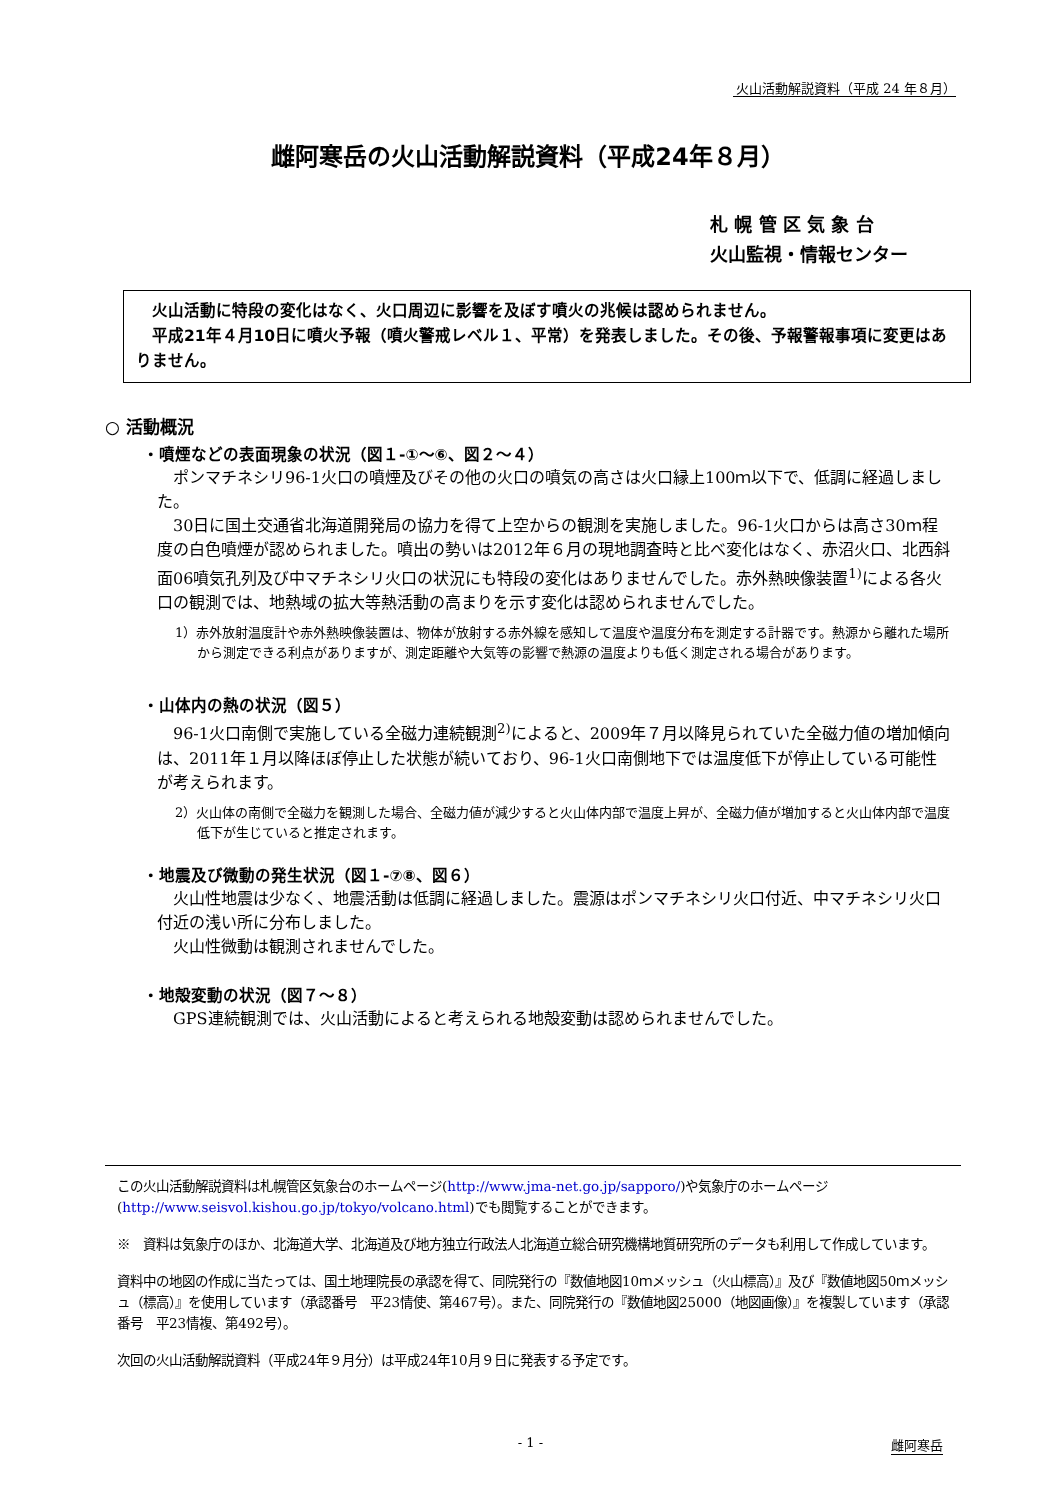火山活動解説資料（平成 24 年８月）
雌阿寒岳の火山活動解説資料（平成24年８月）
札 幌 管 区 気 象 台
火山監視・情報センター
　火山活動に特段の変化はなく、火口周辺に影響を及ぼす噴火の兆候は認められません。
　平成21年４月10日に噴火予報（噴火警戒レベル１、平常）を発表しました。その後、予報警報事項に変更はありません。
○ 活動概況
・噴煙などの表面現象の状況（図１-①～⑥、図２～４）
　ポンマチネシリ96-1火口の噴煙及びその他の火口の噴気の高さは火口縁上100ｍ以下で、低調に経過しました。
　30日に国土交通省北海道開発局の協力を得て上空からの観測を実施しました。96-1火口からは高さ30ｍ程度の白色噴煙が認められました。噴出の勢いは2012年６月の現地調査時と比べ変化はなく、赤沼火口、北西斜面06噴気孔列及び中マチネシリ火口の状況にも特段の変化はありませんでした。赤外熱映像装置<sup>1)</sup>による各火口の観測では、地熱域の拡大等熱活動の高まりを示す変化は認められませんでした。
1）赤外放射温度計や赤外熱映像装置は、物体が放射する赤外線を感知して温度や温度分布を測定する計器です。熱源から離れた場所から測定できる利点がありますが、測定距離や大気等の影響で熱源の温度よりも低く測定される場合があります。
・山体内の熱の状況（図５）
　96-1火口南側で実施している全磁力連続観測<sup>2)</sup>によると、2009年７月以降見られていた全磁力値の増加傾向は、2011年１月以降ほぼ停止した状態が続いており、96-1火口南側地下では温度低下が停止している可能性が考えられます。
2）火山体の南側で全磁力を観測した場合、全磁力値が減少すると火山体内部で温度上昇が、全磁力値が増加すると火山体内部で温度低下が生じていると推定されます。
・地震及び微動の発生状況（図１-⑦⑧、図６）
　火山性地震は少なく、地震活動は低調に経過しました。震源はポンマチネシリ火口付近、中マチネシリ火口付近の浅い所に分布しました。
　火山性微動は観測されませんでした。
・地殻変動の状況（図７～８）
　GPS連続観測では、火山活動によると考えられる地殻変動は認められませんでした。
この火山活動解説資料は札幌管区気象台のホームページ(http://www.jma-net.go.jp/sapporo/)や気象庁のホームページ(http://www.seisvol.kishou.go.jp/tokyo/volcano.html)でも閲覧することができます。
※　資料は気象庁のほか、北海道大学、北海道及び地方独立行政法人北海道立総合研究機構地質研究所のデータも利用して作成しています。
資料中の地図の作成に当たっては、国土地理院長の承認を得て、同院発行の『数値地図10ｍメッシュ（火山標高）』及び『数値地図50ｍメッシュ（標高）』を使用しています（承認番号　平23情使、第467号）。また、同院発行の『数値地図25000（地図画像）』を複製しています（承認番号　平23情複、第492号）。
次回の火山活動解説資料（平成24年９月分）は平成24年10月９日に発表する予定です。
- 1 - 雌阿寒岳